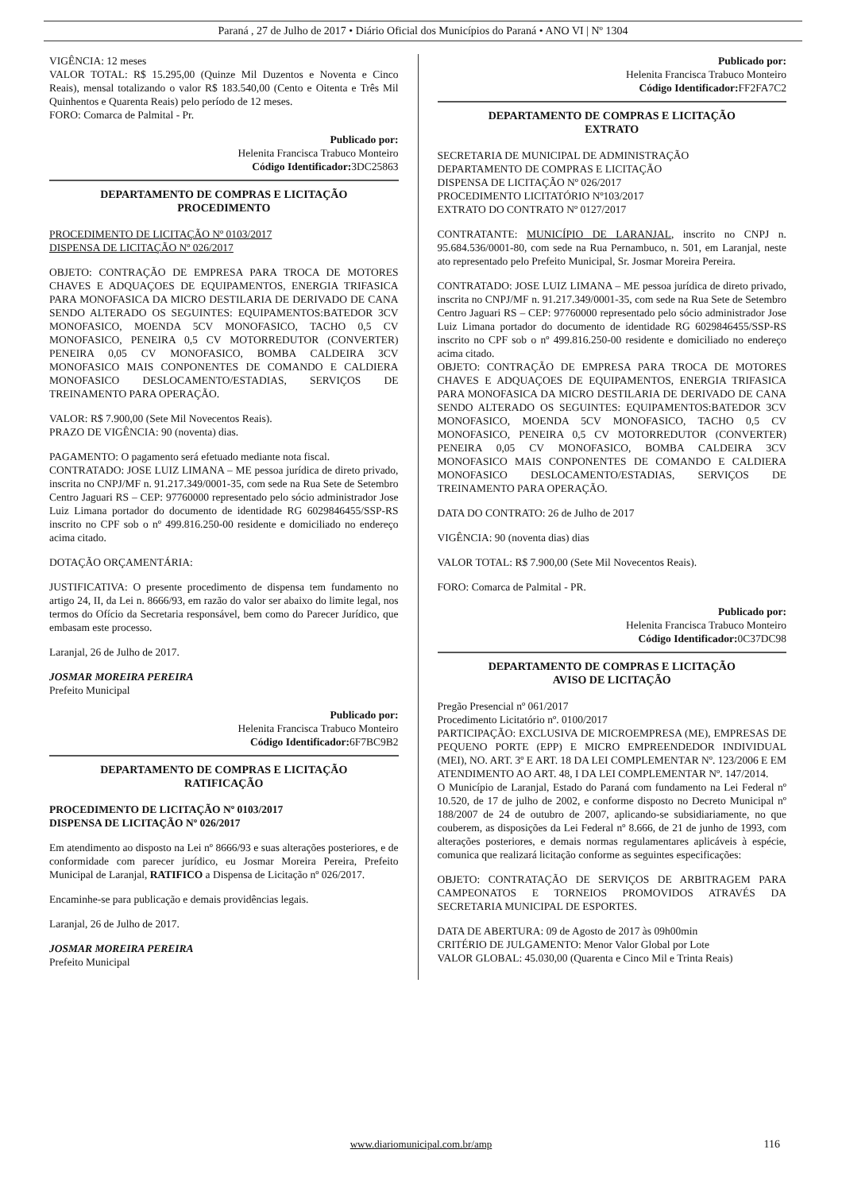Paraná , 27 de Julho de 2017 • Diário Oficial dos Municípios do Paraná • ANO VI | Nº 1304
VIGÊNCIA: 12 meses
VALOR TOTAL: R$ 15.295,00 (Quinze Mil Duzentos e Noventa e Cinco Reais), mensal totalizando o valor R$ 183.540,00 (Cento e Oitenta e Três Mil Quinhentos e Quarenta Reais) pelo período de 12 meses.
FORO: Comarca de Palmital - Pr.
Publicado por:
Helenita Francisca Trabuco Monteiro
Código Identificador: 3DC25863
DEPARTAMENTO DE COMPRAS E LICITAÇÃO
PROCEDIMENTO
PROCEDIMENTO DE LICITAÇÃO Nº 0103/2017
DISPENSA DE LICITAÇÃO Nº 026/2017
OBJETO: CONTRAÇÃO DE EMPRESA PARA TROCA DE MOTORES CHAVES E ADQUAÇOES DE EQUIPAMENTOS, ENERGIA TRIFASICA PARA MONOFASICA DA MICRO DESTILARIA DE DERIVADO DE CANA SENDO ALTERADO OS SEGUINTES: EQUIPAMENTOS:BATEDOR 3CV MONOFASICO, MOENDA 5CV MONOFASICO, TACHO 0,5 CV MONOFASICO, PENEIRA 0,5 CV MOTORREDUTOR (CONVERTER) PENEIRA 0,05 CV MONOFASICO, BOMBA CALDEIRA 3CV MONOFASICO MAIS CONPONENTES DE COMANDO E CALDIERA MONOFASICO DESLOCAMENTO/ESTADIAS, SERVIÇOS DE TREINAMENTO PARA OPERAÇÃO.
VALOR: R$ 7.900,00 (Sete Mil Novecentos Reais).
PRAZO DE VIGÊNCIA: 90 (noventa) dias.
PAGAMENTO: O pagamento será efetuado mediante nota fiscal.
CONTRATADO: JOSE LUIZ LIMANA – ME pessoa jurídica de direto privado, inscrita no CNPJ/MF n. 91.217.349/0001-35, com sede na Rua Sete de Setembro Centro Jaguari RS – CEP: 97760000 representado pelo sócio administrador Jose Luiz Limana portador do documento de identidade RG 6029846455/SSP-RS inscrito no CPF sob o nº 499.816.250-00 residente e domiciliado no endereço acima citado.
DOTAÇÃO ORÇAMENTÁRIA:
JUSTIFICATIVA: O presente procedimento de dispensa tem fundamento no artigo 24, II, da Lei n. 8666/93, em razão do valor ser abaixo do limite legal, nos termos do Ofício da Secretaria responsável, bem como do Parecer Jurídico, que embasam este processo.
Laranjal, 26 de Julho de 2017.
JOSMAR MOREIRA PEREIRA
Prefeito Municipal
Publicado por:
Helenita Francisca Trabuco Monteiro
Código Identificador: 6F7BC9B2
DEPARTAMENTO DE COMPRAS E LICITAÇÃO
RATIFICAÇÃO
PROCEDIMENTO DE LICITAÇÃO Nº 0103/2017
DISPENSA DE LICITAÇÃO Nº 026/2017
Em atendimento ao disposto na Lei nº 8666/93 e suas alterações posteriores, e de conformidade com parecer jurídico, eu Josmar Moreira Pereira, Prefeito Municipal de Laranjal, RATIFICO a Dispensa de Licitação nº 026/2017.
Encaminhe-se para publicação e demais providências legais.
Laranjal, 26 de Julho de 2017.
JOSMAR MOREIRA PEREIRA
Prefeito Municipal
Publicado por:
Helenita Francisca Trabuco Monteiro
Código Identificador: FF2FA7C2
DEPARTAMENTO DE COMPRAS E LICITAÇÃO
EXTRATO
SECRETARIA DE MUNICIPAL DE ADMINISTRAÇÃO
DEPARTAMENTO DE COMPRAS E LICITAÇÃO
DISPENSA DE LICITAÇÃO Nº 026/2017
PROCEDIMENTO LICITATÓRIO Nº103/2017
EXTRATO DO CONTRATO Nº 0127/2017
CONTRATANTE: MUNICÍPIO DE LARANJAL, inscrito no CNPJ n. 95.684.536/0001-80, com sede na Rua Pernambuco, n. 501, em Laranjal, neste ato representado pelo Prefeito Municipal, Sr. Josmar Moreira Pereira.
CONTRATADO: JOSE LUIZ LIMANA – ME pessoa jurídica de direto privado, inscrita no CNPJ/MF n. 91.217.349/0001-35, com sede na Rua Sete de Setembro Centro Jaguari RS – CEP: 97760000 representado pelo sócio administrador Jose Luiz Limana portador do documento de identidade RG 6029846455/SSP-RS inscrito no CPF sob o nº 499.816.250-00 residente e domiciliado no endereço acima citado.
OBJETO: CONTRAÇÃO DE EMPRESA PARA TROCA DE MOTORES CHAVES E ADQUAÇOES DE EQUIPAMENTOS, ENERGIA TRIFASICA PARA MONOFASICA DA MICRO DESTILARIA DE DERIVADO DE CANA SENDO ALTERADO OS SEGUINTES: EQUIPAMENTOS:BATEDOR 3CV MONOFASICO, MOENDA 5CV MONOFASICO, TACHO 0,5 CV MONOFASICO, PENEIRA 0,5 CV MOTORREDUTOR (CONVERTER) PENEIRA 0,05 CV MONOFASICO, BOMBA CALDEIRA 3CV MONOFASICO MAIS CONPONENTES DE COMANDO E CALDIERA MONOFASICO DESLOCAMENTO/ESTADIAS, SERVIÇOS DE TREINAMENTO PARA OPERAÇÃO.
DATA DO CONTRATO: 26 de Julho de 2017
VIGÊNCIA: 90 (noventa dias) dias
VALOR TOTAL: R$ 7.900,00 (Sete Mil Novecentos Reais).
FORO: Comarca de Palmital - PR.
Publicado por:
Helenita Francisca Trabuco Monteiro
Código Identificador: 0C37DC98
DEPARTAMENTO DE COMPRAS E LICITAÇÃO
AVISO DE LICITAÇÃO
Pregão Presencial nº 061/2017
Procedimento Licitatório nº. 0100/2017
PARTICIPAÇÃO: EXCLUSIVA DE MICROEMPRESA (ME), EMPRESAS DE PEQUENO PORTE (EPP) E MICRO EMPREENDEDOR INDIVIDUAL (MEI), NO. ART. 3º E ART. 18 DA LEI COMPLEMENTAR Nº. 123/2006 E EM ATENDIMENTO AO ART. 48, I DA LEI COMPLEMENTAR Nº. 147/2014.
O Município de Laranjal, Estado do Paraná com fundamento na Lei Federal nº 10.520, de 17 de julho de 2002, e conforme disposto no Decreto Municipal nº 188/2007 de 24 de outubro de 2007, aplicando-se subsidiariamente, no que couberem, as disposições da Lei Federal nº 8.666, de 21 de junho de 1993, com alterações posteriores, e demais normas regulamentares aplicáveis à espécie, comunica que realizará licitação conforme as seguintes especificações:
OBJETO: CONTRATAÇÃO DE SERVIÇOS DE ARBITRAGEM PARA CAMPEONATOS E TORNEIOS PROMOVIDOS ATRAVÉS DA SECRETARIA MUNICIPAL DE ESPORTES.
DATA DE ABERTURA: 09 de Agosto de 2017 às 09h00min
CRITÉRIO DE JULGAMENTO: Menor Valor Global por Lote
VALOR GLOBAL: 45.030,00 (Quarenta e Cinco Mil e Trinta Reais)
www.diariomunicipal.com.br/amp 116